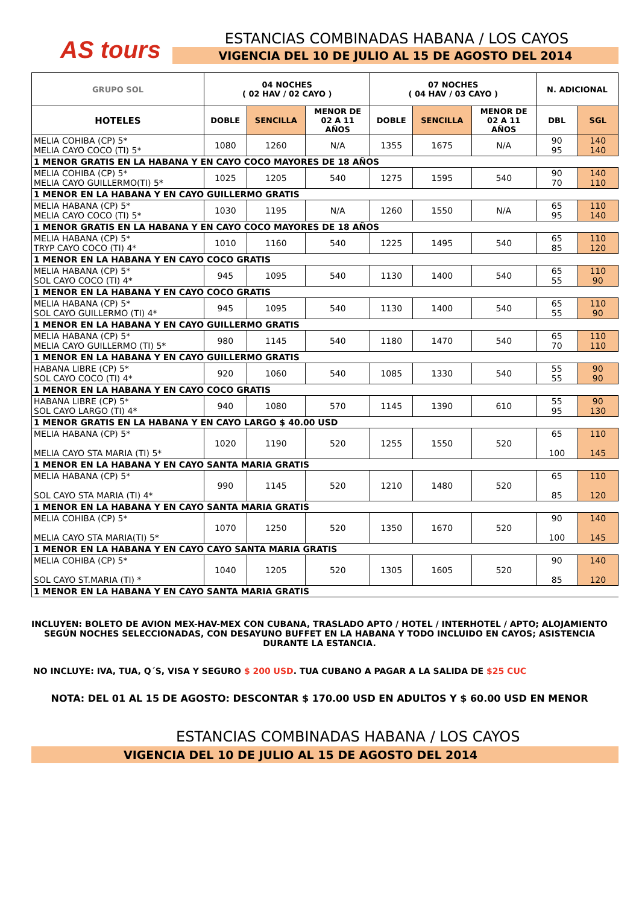AS tours
ESTANCIAS COMBINADAS HABANA / LOS CAYOS
VIGENCIA DEL 10 DE JULIO AL 15 DE AGOSTO DEL 2014
| GRUPO SOL | 04 NOCHES ( 02 HAV / 02 CAYO ) | | | 07 NOCHES ( 04 HAV / 03 CAYO ) | | | N. ADICIONAL | |
| --- | --- | --- | --- | --- | --- | --- | --- | --- |
| HOTELES | DOBLE | SENCILLA | MENOR DE 02 A 11 AÑOS | DOBLE | SENCILLA | MENOR DE 02 A 11 AÑOS | DBL | SGL |
| MELIA COHIBA (CP) 5* MELIA CAYO COCO (TI) 5* | 1080 | 1260 | N/A | 1355 | 1675 | N/A | 90 95 | 140 140 |
| 1 MENOR GRATIS EN LA HABANA Y EN CAYO COCO MAYORES DE 18 AÑOS | | | | | | | | |
| MELIA COHIBA (CP) 5* MELIA CAYO GUILLERMO(TI) 5* | 1025 | 1205 | 540 | 1275 | 1595 | 540 | 90 70 | 140 110 |
| 1 MENOR EN LA HABANA Y EN CAYO GUILLERMO GRATIS | | | | | | | | |
| MELIA HABANA (CP) 5* MELIA CAYO COCO (TI) 5* | 1030 | 1195 | N/A | 1260 | 1550 | N/A | 65 95 | 110 140 |
| 1 MENOR GRATIS EN LA HABANA Y EN CAYO COCO MAYORES DE 18 AÑOS | | | | | | | | |
| MELIA HABANA (CP) 5* TRYP CAYO COCO (TI) 4* | 1010 | 1160 | 540 | 1225 | 1495 | 540 | 65 85 | 110 120 |
| 1 MENOR EN LA HABANA Y EN CAYO COCO GRATIS | | | | | | | | |
| MELIA HABANA (CP) 5* SOL CAYO COCO (TI) 4* | 945 | 1095 | 540 | 1130 | 1400 | 540 | 65 55 | 110 90 |
| 1 MENOR EN LA HABANA Y EN CAYO COCO GRATIS | | | | | | | | |
| MELIA HABANA (CP) 5* SOL CAYO GUILLERMO (TI) 4* | 945 | 1095 | 540 | 1130 | 1400 | 540 | 65 55 | 110 90 |
| 1 MENOR EN LA HABANA Y EN CAYO GUILLERMO GRATIS | | | | | | | | |
| MELIA HABANA (CP) 5* MELIA CAYO GUILLERMO (TI) 5* | 980 | 1145 | 540 | 1180 | 1470 | 540 | 65 70 | 110 110 |
| 1 MENOR EN LA HABANA Y EN CAYO GUILLERMO GRATIS | | | | | | | | |
| HABANA LIBRE (CP) 5* SOL CAYO COCO (TI) 4* | 920 | 1060 | 540 | 1085 | 1330 | 540 | 55 55 | 90 90 |
| 1 MENOR EN LA HABANA Y EN CAYO COCO GRATIS | | | | | | | | |
| HABANA LIBRE (CP) 5* SOL CAYO LARGO (TI) 4* | 940 | 1080 | 570 | 1145 | 1390 | 610 | 55 95 | 90 130 |
| 1 MENOR GRATIS EN LA HABANA Y EN CAYO LARGO $ 40.00 USD | | | | | | | | |
| MELIA HABANA (CP) 5* MELIA CAYO STA MARIA (TI) 5* | 1020 | 1190 | 520 | 1255 | 1550 | 520 | 65 100 | 110 145 |
| 1 MENOR EN LA HABANA Y EN CAYO SANTA MARIA GRATIS | | | | | | | | |
| MELIA HABANA (CP) 5* SOL CAYO STA MARIA (TI) 4* | 990 | 1145 | 520 | 1210 | 1480 | 520 | 65 85 | 110 120 |
| 1 MENOR EN LA HABANA Y EN CAYO SANTA MARIA GRATIS | | | | | | | | |
| MELIA COHIBA (CP) 5* MELIA CAYO STA MARIA(TI) 5* | 1070 | 1250 | 520 | 1350 | 1670 | 520 | 90 100 | 140 145 |
| 1 MENOR EN LA HABANA Y EN CAYO CAYO SANTA MARIA GRATIS | | | | | | | | |
| MELIA COHIBA (CP) 5* SOL CAYO ST.MARIA (TI) * | 1040 | 1205 | 520 | 1305 | 1605 | 520 | 90 85 | 140 120 |
| 1 MENOR EN LA HABANA Y EN CAYO SANTA MARIA GRATIS | | | | | | | | |
INCLUYEN: BOLETO DE AVION MEX-HAV-MEX CON CUBANA, TRASLADO APTO / HOTEL / INTERHOTEL / APTO; ALOJAMIENTO SEGÚN NOCHES SELECCIONADAS, CON DESAYUNO BUFFET EN LA HABANA Y TODO INCLUIDO EN CAYOS; ASISTENCIA DURANTE LA ESTANCIA.
NO INCLUYE: IVA, TUA, Q´S, VISA Y SEGURO $ 200 USD. TUA CUBANO A PAGAR A LA SALIDA DE $25 CUC
NOTA: DEL 01 AL 15 DE AGOSTO: DESCONTAR $ 170.00 USD EN ADULTOS Y $ 60.00 USD EN MENOR
ESTANCIAS COMBINADAS HABANA / LOS CAYOS
VIGENCIA DEL 10 DE JULIO AL 15 DE AGOSTO DEL 2014